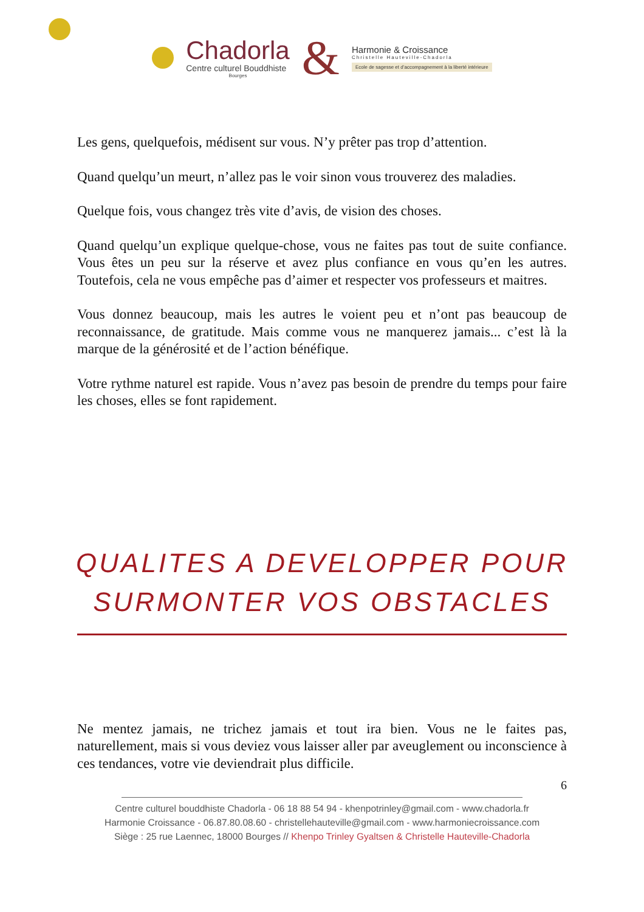Chadorla
Centre culturel Bouddhiste
Bourges
&
Harmonie & Croissance
Christelle Hauteville-Chadorla
Ecole de sagesse et d’accompagnement à la liberté intérieure
Les gens, quelquefois, médisent sur vous. N’y prêter pas trop d’attention.
Quand quelqu’un meurt, n’allez pas le voir sinon vous trouverez des maladies.
Quelque fois, vous changez très vite d’avis, de vision des choses.
Quand quelqu’un explique quelque-chose, vous ne faites pas tout de suite confiance. Vous êtes un peu sur la réserve et avez plus confiance en vous qu’en les autres. Toutefois, cela ne vous empêche pas d’aimer et respecter vos professeurs et maitres.
Vous donnez beaucoup, mais les autres le voient peu et n’ont pas beaucoup de reconnaissance, de gratitude. Mais comme vous ne manquerez jamais... c’est là la marque de la générosité et de l’action bénéfique.
Votre rythme naturel est rapide. Vous n’avez pas besoin de prendre du temps pour faire les choses, elles se font rapidement.
QUALITES A DEVELOPPER POUR
SURMONTER VOS OBSTACLES
Ne mentez jamais, ne trichez jamais et tout ira bien. Vous ne le faites pas, naturellement, mais si vous deviez vous laisser aller par aveuglement ou inconscience à ces tendances, votre vie deviendrait plus difficile.
6
Centre culturel bouddhiste Chadorla - 06 18 88 54 94 - khenpotrinley@gmail.com - www.chadorla.fr
Harmonie Croissance - 06.87.80.08.60 - christellehauteville@gmail.com - www.harmoniecroissance.com
Siège : 25 rue Laennec, 18000 Bourges // Khenpo Trinley Gyaltsen & Christelle Hauteville-Chadorla